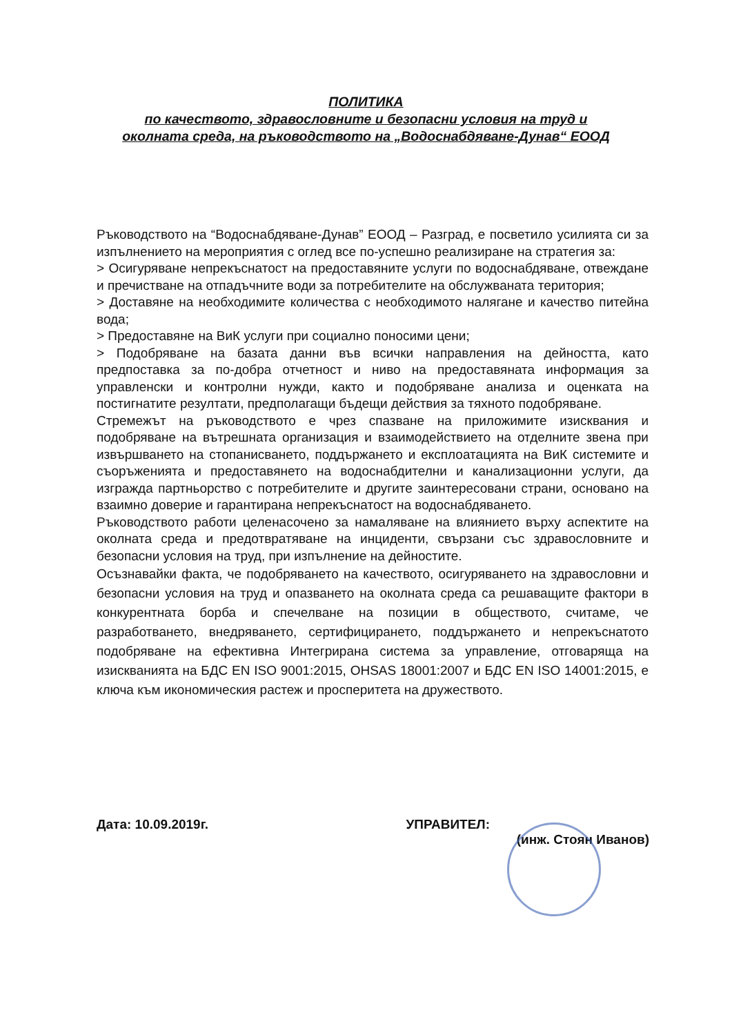ПОЛИТИКА
по качеството, здравословните и безопасни условия на труд и
околната среда, на ръководството на „Водоснабдяване-Дунав“ ЕООД
Ръководството на “Водоснабдяване-Дунав” ЕООД – Разград, е посветило усилията си за изпълнението на мероприятия с оглед все по-успешно реализиране на стратегия за:
> Осигуряване непрекъснатост на предоставяните услуги по водоснабдяване, отвеждане и пречистване на отпадъчните води за потребителите на обслужваната територия;
> Доставяне на необходимите количества с необходимото налягане и качество питейна вода;
> Предоставяне на ВиК услуги при социално поносими цени;
> Подобряване на базата данни във всички направления на дейността, като предпоставка за по-добра отчетност и ниво на предоставяната информация за управленски и контролни нужди, както и подобряване анализа и оценката на постигнатите резултати, предполагащи бъдещи действия за тяхното подобряване.
Стремежът на ръководството е чрез спазване на приложимите изисквания и подобряване на вътрешната организация и взаимодействието на отделните звена при извършването на стопанисването, поддържането и експлоатацията на ВиК системите и съоръженията и предоставянето на водоснабдителни и канализационни услуги, да изгражда партньорство с потребителите и другите заинтересовани страни, основано на взаимно доверие и гарантирана непрекъснатост на водоснабдяването.
Ръководството работи целенасочено за намаляване на влиянието върху аспектите на околната среда и предотвратяване на инциденти, свързани със здравословните и безопасни условия на труд, при изпълнение на дейностите.
Осъзнавайки факта, че подобряването на качеството, осигуряването на здравословни и безопасни условия на труд и опазването на околната среда са решаващите фактори в конкурентната борба и спечелване на позиции в обществото, считаме, че разработването, внедряването, сертифицирането, поддържането и непрекъснатото подобряване на ефективна Интегрирана система за управление, отговаряща на изискванията на БДС EN ISO 9001:2015, OHSAS 18001:2007 и БДС EN ISO 14001:2015, е ключа към икономическия растеж и просперитета на дружеството.
Дата: 10.09.2019г. УПРАВИТЕЛ:
(инж. Стоян Иванов)